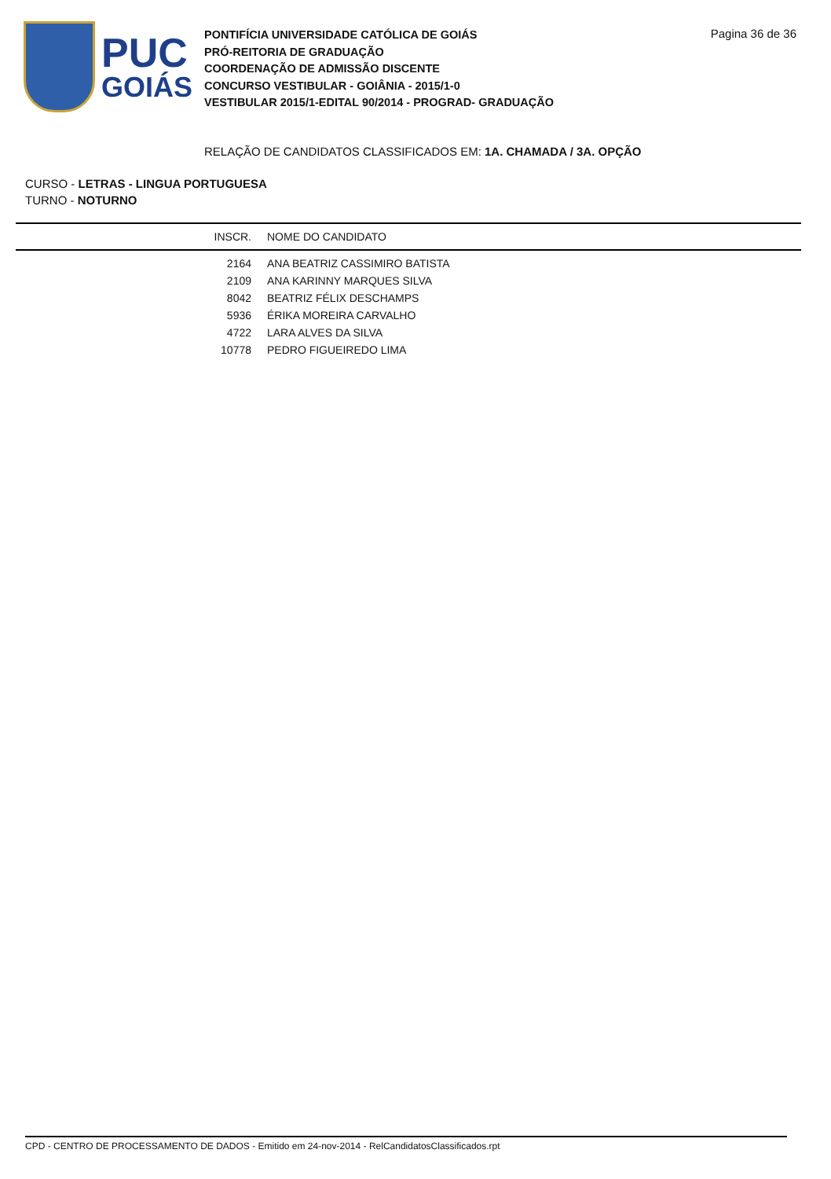PUC
GOIÁS
PONTIFÍCIA UNIVERSIDADE CATÓLICA DE GOIÁS
PRÓ-REITORIA DE GRADUAÇÃO
COORDENAÇÃO DE ADMISSÃO DISCENTE
CONCURSO VESTIBULAR - GOIÂNIA - 2015/1-0
VESTIBULAR 2015/1-EDITAL 90/2014 - PROGRAD- GRADUAÇÃO
Pagina 36 de 36
RELAÇÃO DE CANDIDATOS CLASSIFICADOS EM: 1A. CHAMADA / 3A. OPÇÃO
CURSO - LETRAS - LINGUA PORTUGUESA
TURNO - NOTURNO
| INSCR. | NOME DO CANDIDATO |
| --- | --- |
| 2164 | ANA BEATRIZ CASSIMIRO BATISTA |
| 2109 | ANA KARINNY MARQUES SILVA |
| 8042 | BEATRIZ FÉLIX DESCHAMPS |
| 5936 | ÉRIKA MOREIRA CARVALHO |
| 4722 | LARA ALVES DA SILVA |
| 10778 | PEDRO FIGUEIREDO LIMA |
CPD - CENTRO DE PROCESSAMENTO DE DADOS - Emitido em 24-nov-2014 - RelCandidatosClassificados.rpt